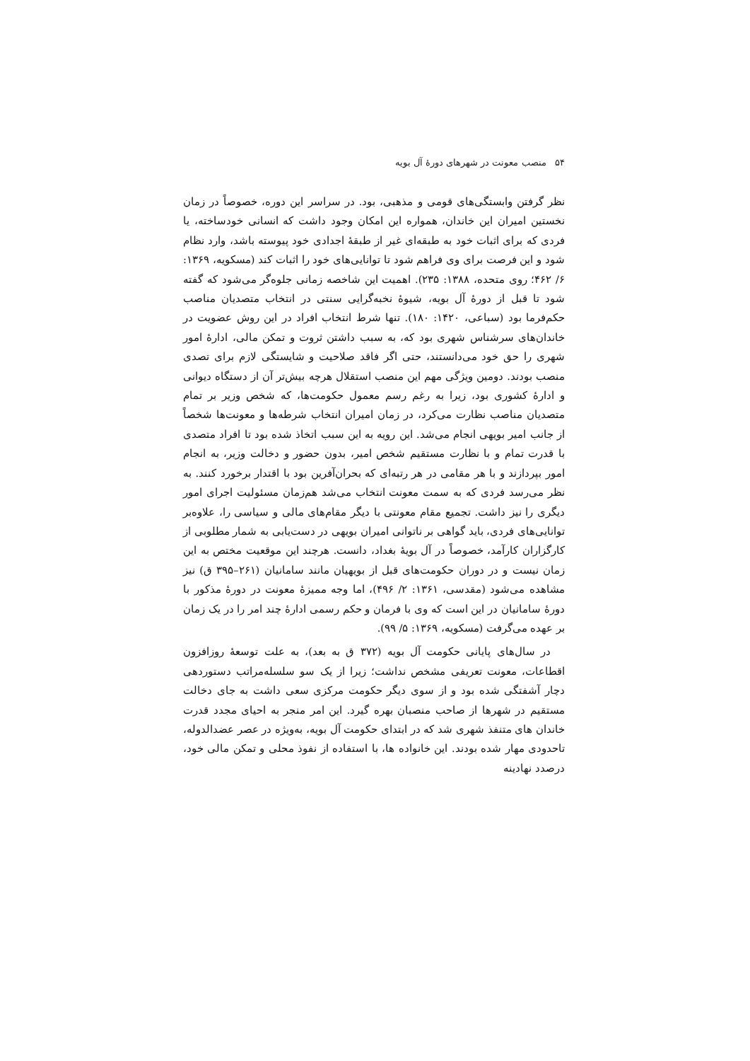۵۴ منصب معونت در شهرهای دورهٔ آل بویه
نظر گرفتن وابستگی‌های قومی و مذهبی، بود. در سراسر این دوره، خصوصاً در زمان نخستین امیران این خاندان، همواره این امکان وجود داشت که انسانی خودساخته، یا فردی که برای اثبات خود به طبقه‌ای غیر از طبقهٔ اجدادی خود پیوسته باشد، وارد نظام شود و این فرصت برای وی فراهم شود تا توانایی‌های خود را اثبات کند (مسکویه، ۱۳۶۹: ۶/ ۴۶۲؛ روی متحده، ۱۳۸۸: ۲۳۵). اهمیت این شاخصه زمانی جلوه‌گر می‌شود که گفته شود تا قبل از دورهٔ آل بویه، شیوهٔ نخبه‌گرایی سنتی در انتخاب متصدیان مناصب حکم‌فرما بود (سباعی، ۱۴۲۰: ۱۸۰). تنها شرط انتخاب افراد در این روش عضویت در خاندان‌های سرشناس شهری بود که، به سبب داشتن ثروت و تمکن مالی، ادارهٔ امور شهری را حق خود می‌دانستند، حتی اگر فاقد صلاحیت و شایستگی لازم برای تصدی منصب بودند. دومین ویژگی مهم این منصب استقلال هرچه بیش‌تر آن از دستگاه دیوانی و ادارهٔ کشوری بود، زیرا به رغم رسم معمول حکومت‌ها، که شخص وزیر بر تمام متصدیان مناصب نظارت می‌کرد، در زمان امیران انتخاب شرطه‌ها و معونت‌ها شخصاً از جانب امیر بویهی انجام می‌شد. این رویه به این سبب اتخاذ شده بود تا افراد متصدی با قدرت تمام و با نظارت مستقیم شخص امیر، بدون حضور و دخالت وزیر، به انجام امور بپردازند و با هر مقامی در هر رتبه‌ای که بحران‌آفرین بود با اقتدار برخورد کنند. به نظر می‌رسد فردی که به سمت معونت انتخاب می‌شد هم‌زمان مسئولیت اجرای امور دیگری را نیز داشت. تجمیع مقام معونتی با دیگر مقام‌های مالی و سیاسی را، علاوه‌بر توانایی‌های فردی، باید گواهی بر ناتوانی امیران بویهی در دست‌یابی به شمار مطلوبی از کارگزاران کارآمد، خصوصاً در آل بویهٔ بغداد، دانست. هرچند این موقعیت مختص به این زمان نیست و در دوران حکومت‌های قبل از بویهیان مانند سامانیان (۲۶۱–۳۹۵ ق) نیز مشاهده می‌شود (مقدسی، ۱۳۶۱: ۲/ ۴۹۶)، اما وجه ممیزهٔ معونت در دورهٔ مذکور با دورهٔ سامانیان در این است که وی با فرمان و حکم رسمی ادارهٔ چند امر را در یک زمان بر عهده می‌گرفت (مسکویه، ۱۳۶۹: ۵/ ۹۹).
در سال‌های پایانی حکومت آل بویه (۳۷۲ ق به بعد)، به علت توسعهٔ روزافزون اقطاعات، معونت تعریفی مشخص نداشت؛ زیرا از یک سو سلسله‌مراتب دستوردهی دچار آشفتگی شده بود و از سوی دیگر حکومت مرکزی سعی داشت به جای دخالت مستقیم در شهرها از صاحب منصبان بهره گیرد. این امر منجر به احیای مجدد قدرت خاندان های متنفذ شهری شد که در ابتدای حکومت آل بویه، به‌ویژه در عصر عضدالدوله، تاحدودی مهار شده بودند. این خانواده ها، با استفاده از نفوذ محلی و تمکن مالی خود، درصدد نهادینه